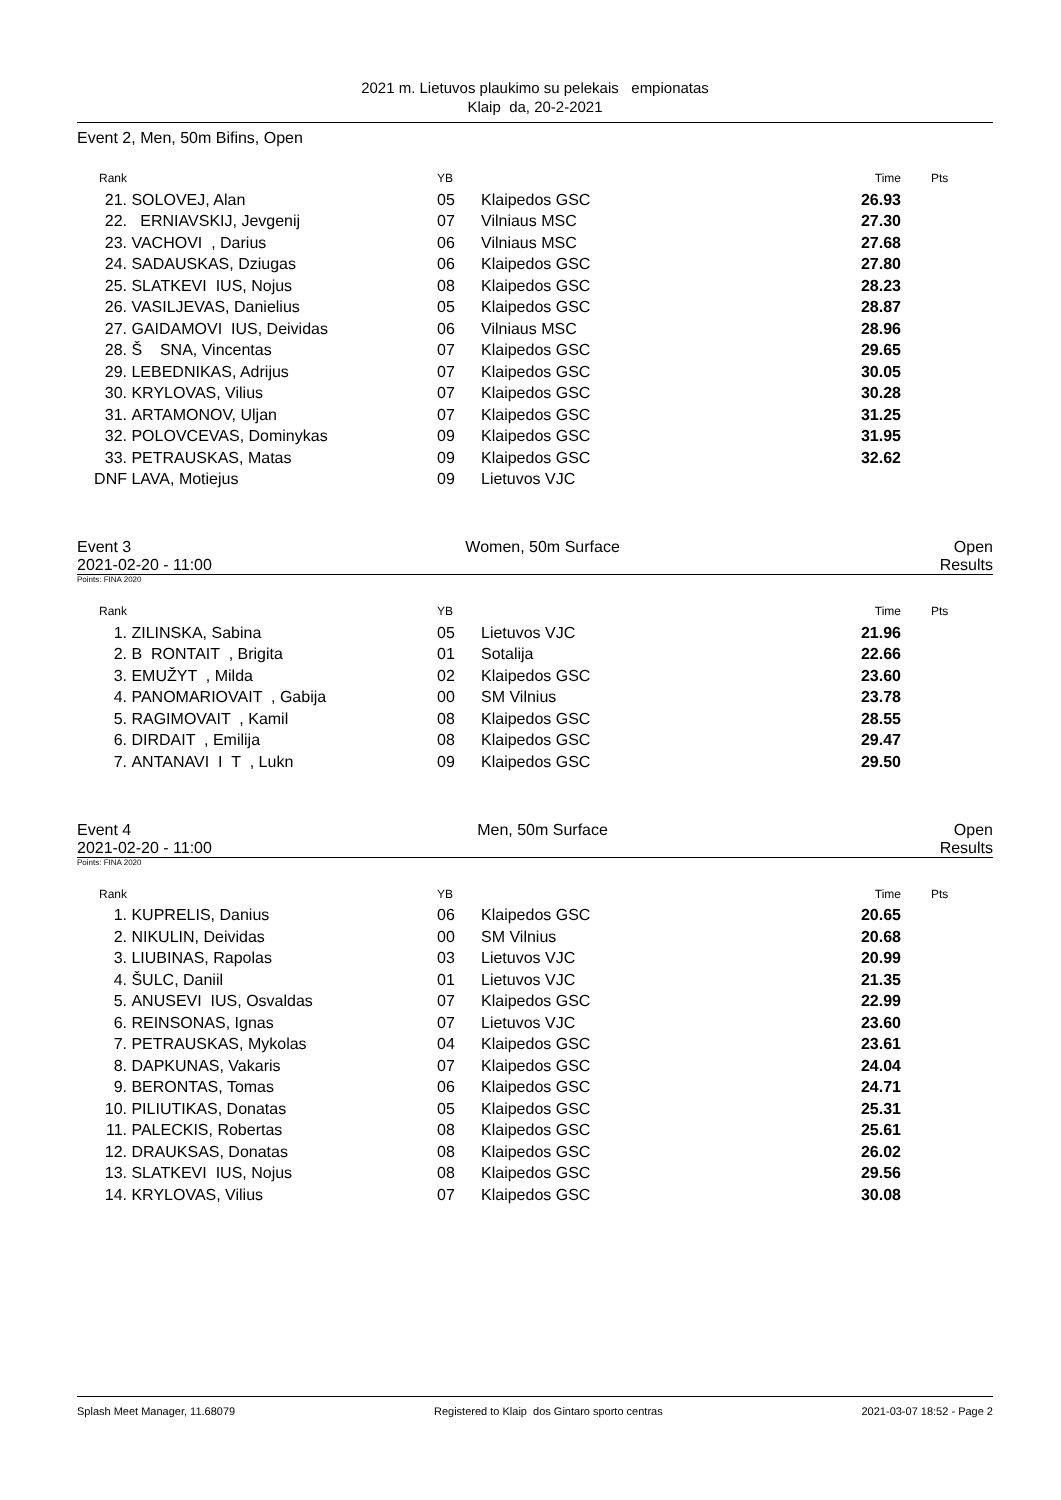2021 m. Lietuvos plaukimo su pelekais empionatas
Klaip da, 20-2-2021
Event 2, Men, 50m Bifins, Open
| Rank | | YB | | Time | Pts |
| --- | --- | --- | --- | --- | --- |
| 21. | SOLOVEJ, Alan | 05 | Klaipedos GSC | 26.93 | |
| 22. | ERNIAVSKIJ, Jevgenij | 07 | Vilniaus MSC | 27.30 | |
| 23. | VACHOVI , Darius | 06 | Vilniaus MSC | 27.68 | |
| 24. | SADAUSKAS, Dziugas | 06 | Klaipedos GSC | 27.80 | |
| 25. | SLATKEVI IUS, Nojus | 08 | Klaipedos GSC | 28.23 | |
| 26. | VASILJEVAS, Danielius | 05 | Klaipedos GSC | 28.87 | |
| 27. | GAIDAMOVI IUS, Deividas | 06 | Vilniaus MSC | 28.96 | |
| 28. | Š SNA, Vincentas | 07 | Klaipedos GSC | 29.65 | |
| 29. | LEBEDNIKAS, Adrijus | 07 | Klaipedos GSC | 30.05 | |
| 30. | KRYLOVAS, Vilius | 07 | Klaipedos GSC | 30.28 | |
| 31. | ARTAMONOV, Uljan | 07 | Klaipedos GSC | 31.25 | |
| 32. | POLOVCEVAS, Dominykas | 09 | Klaipedos GSC | 31.95 | |
| 33. | PETRAUSKAS, Matas | 09 | Klaipedos GSC | 32.62 | |
| DNF | LAVA, Motiejus | 09 | Lietuvos VJC | | |
Event 3 Women, 50m Surface Open
2021-02-20 - 11:00 Results
Points: FINA 2020
| Rank | | YB | | Time | Pts |
| --- | --- | --- | --- | --- | --- |
| 1. | ZILINSKA, Sabina | 05 | Lietuvos VJC | 21.96 | |
| 2. | B RONTAIT , Brigita | 01 | Sotalija | 22.66 | |
| 3. | EMUŽYT , Milda | 02 | Klaipedos GSC | 23.60 | |
| 4. | PANOMARIOVAIT , Gabija | 00 | SM Vilnius | 23.78 | |
| 5. | RAGIMOVAIT , Kamil | 08 | Klaipedos GSC | 28.55 | |
| 6. | DIRDAIT , Emilija | 08 | Klaipedos GSC | 29.47 | |
| 7. | ANTANAVI I T , Lukn | 09 | Klaipedos GSC | 29.50 | |
Event 4 Men, 50m Surface Open
2021-02-20 - 11:00 Results
Points: FINA 2020
| Rank | | YB | | Time | Pts |
| --- | --- | --- | --- | --- | --- |
| 1. | KUPRELIS, Danius | 06 | Klaipedos GSC | 20.65 | |
| 2. | NIKULIN, Deividas | 00 | SM Vilnius | 20.68 | |
| 3. | LIUBINAS, Rapolas | 03 | Lietuvos VJC | 20.99 | |
| 4. | ŠULC, Daniil | 01 | Lietuvos VJC | 21.35 | |
| 5. | ANUSEVI IUS, Osvaldas | 07 | Klaipedos GSC | 22.99 | |
| 6. | REINSONAS, Ignas | 07 | Lietuvos VJC | 23.60 | |
| 7. | PETRAUSKAS, Mykolas | 04 | Klaipedos GSC | 23.61 | |
| 8. | DAPKUNAS, Vakaris | 07 | Klaipedos GSC | 24.04 | |
| 9. | BERONTAS, Tomas | 06 | Klaipedos GSC | 24.71 | |
| 10. | PILIUTIKAS, Donatas | 05 | Klaipedos GSC | 25.31 | |
| 11. | PALECKIS, Robertas | 08 | Klaipedos GSC | 25.61 | |
| 12. | DRAUKSAS, Donatas | 08 | Klaipedos GSC | 26.02 | |
| 13. | SLATKEVI IUS, Nojus | 08 | Klaipedos GSC | 29.56 | |
| 14. | KRYLOVAS, Vilius | 07 | Klaipedos GSC | 30.08 | |
Splash Meet Manager, 11.68079 Registered to Klaip dos Gintaro sporto centras 2021-03-07 18:52 - Page 2